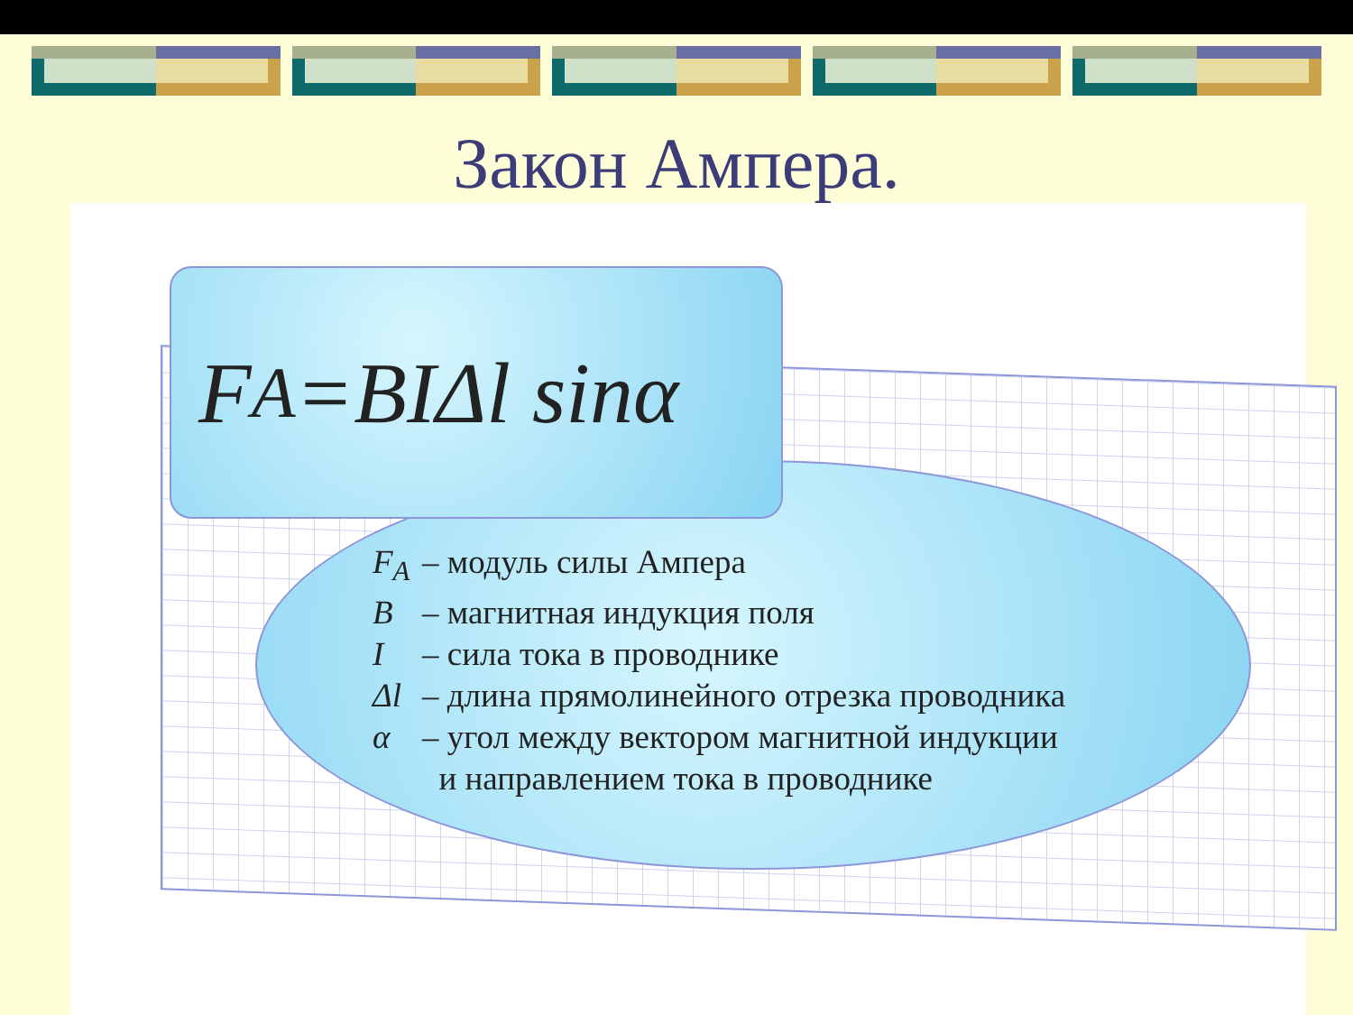Закон Ампера.
F<sub>A</sub>=BIΔl sinα
F<sub>A</sub> – модуль силы Ампера
B – магнитная индукция поля
I – сила тока в проводнике
Δl – длина прямолинейного отрезка проводника
α – угол между вектором магнитной индукции
и направлением тока в проводнике